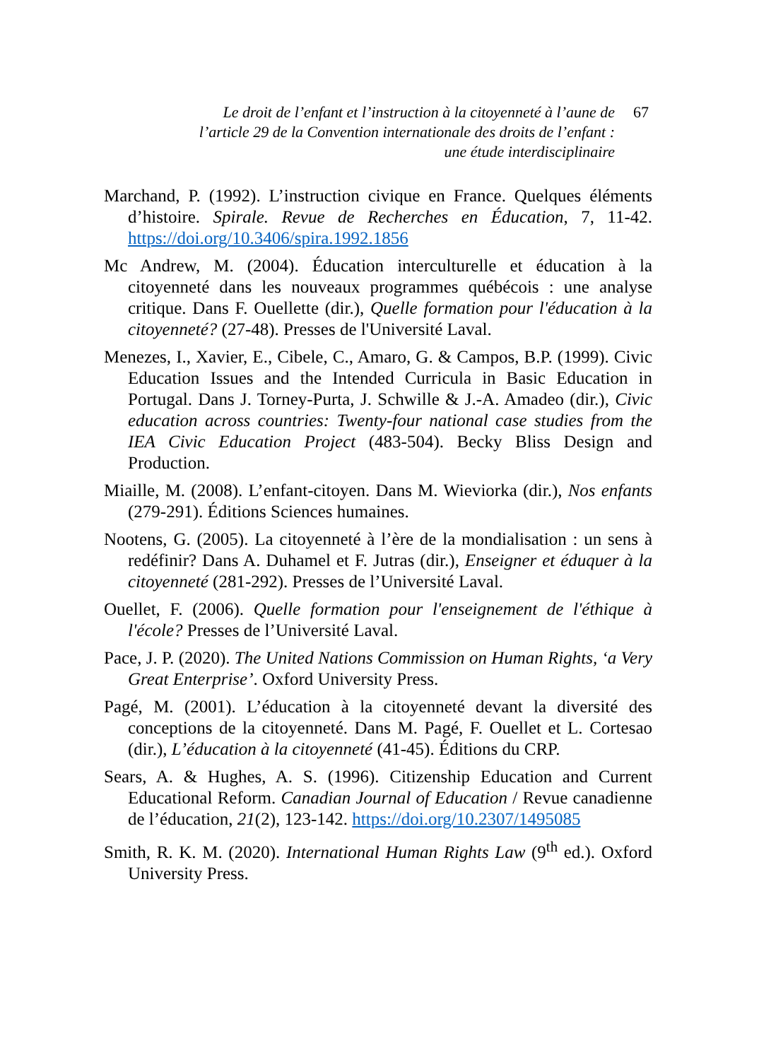Le droit de l’enfant et l’instruction à la citoyenneté à l’aune de l’article 29 de la Convention internationale des droits de l’enfant : une étude interdisciplinaire
67
Marchand, P. (1992). L’instruction civique en France. Quelques éléments d’histoire. Spirale. Revue de Recherches en Éducation, 7, 11-42. https://doi.org/10.3406/spira.1992.1856
Mc Andrew, M. (2004). Éducation interculturelle et éducation à la citoyenneté dans les nouveaux programmes québécois : une analyse critique. Dans F. Ouellette (dir.), Quelle formation pour l'éducation à la citoyenneté? (27-48). Presses de l'Université Laval.
Menezes, I., Xavier, E., Cibele, C., Amaro, G. & Campos, B.P. (1999). Civic Education Issues and the Intended Curricula in Basic Education in Portugal. Dans J. Torney-Purta, J. Schwille & J.-A. Amadeo (dir.), Civic education across countries: Twenty-four national case studies from the IEA Civic Education Project (483-504). Becky Bliss Design and Production.
Miaille, M. (2008). L’enfant-citoyen. Dans M. Wieviorka (dir.), Nos enfants (279-291). Éditions Sciences humaines.
Nootens, G. (2005). La citoyenneté à l’ère de la mondialisation : un sens à redéfinir? Dans A. Duhamel et F. Jutras (dir.), Enseigner et éduquer à la citoyenneté (281-292). Presses de l’Université Laval.
Ouellet, F. (2006). Quelle formation pour l'enseignement de l'éthique à l'école? Presses de l’Université Laval.
Pace, J. P. (2020). The United Nations Commission on Human Rights, ‘a Very Great Enterprise’. Oxford University Press.
Pagé, M. (2001). L’éducation à la citoyenneté devant la diversité des conceptions de la citoyenneté. Dans M. Pagé, F. Ouellet et L. Cortesao (dir.), L’éducation à la citoyenneté (41-45). Éditions du CRP.
Sears, A. & Hughes, A. S. (1996). Citizenship Education and Current Educational Reform. Canadian Journal of Education / Revue canadienne de l’éducation, 21(2), 123-142. https://doi.org/10.2307/1495085
Smith, R. K. M. (2020). International Human Rights Law (9<sup>th</sup> ed.). Oxford University Press.